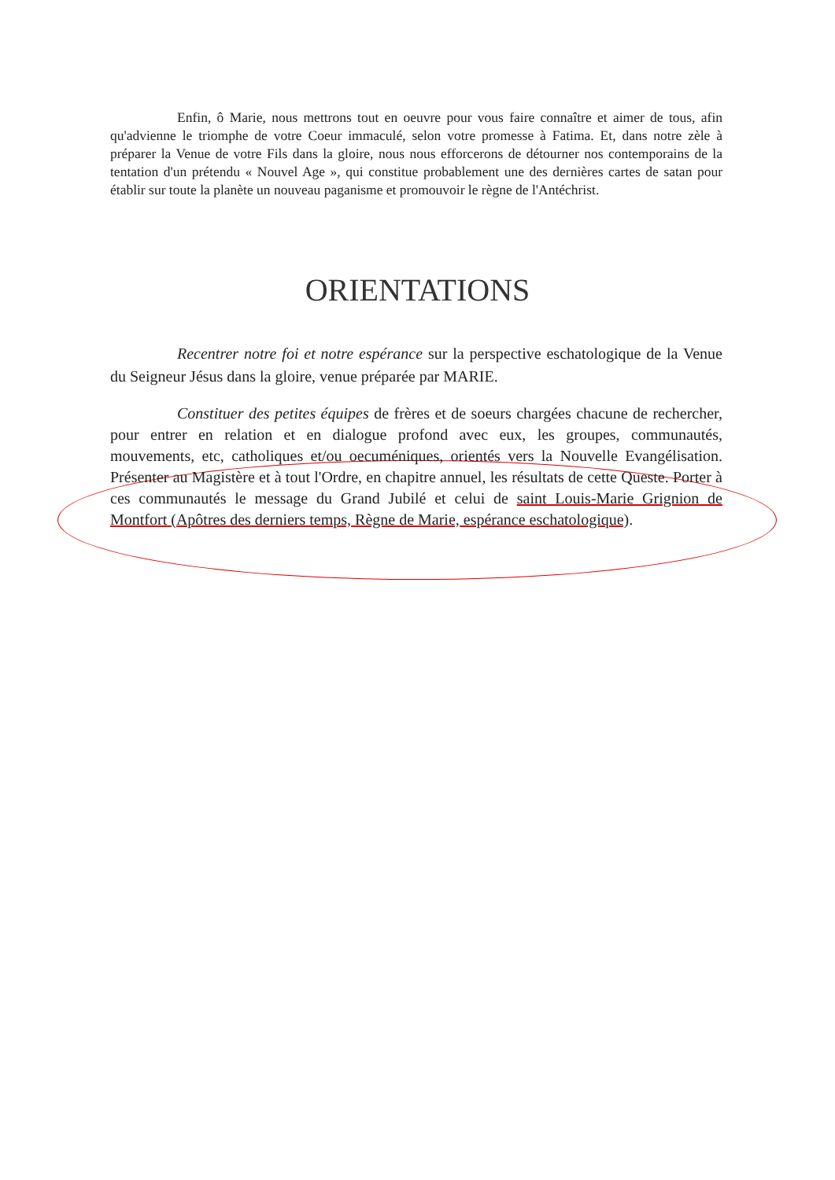Enfin, ô Marie, nous mettrons tout en oeuvre pour vous faire connaître et aimer de tous, afin qu'advienne le triomphe de votre Coeur immaculé, selon votre promesse à Fatima. Et, dans notre zèle à préparer la Venue de votre Fils dans la gloire, nous nous efforcerons de détourner nos contemporains de la tentation d'un prétendu « Nouvel Age », qui constitue probablement une des dernières cartes de satan pour établir sur toute la planète un nouveau paganisme et promouvoir le règne de l'Antéchrist.
ORIENTATIONS
Recentrer notre foi et notre espérance sur la perspective eschatologique de la Venue du Seigneur Jésus dans la gloire, venue préparée par MARIE.
Constituer des petites équipes de frères et de soeurs chargées chacune de rechercher, pour entrer en relation et en dialogue profond avec eux, les groupes, communautés, mouvements, etc, catholiques et/ou oecuméniques, orientés vers la Nouvelle Evangélisation. Présenter au Magistère et à tout l'Ordre, en chapitre annuel, les résultats de cette Queste. Porter à ces communautés le message du Grand Jubilé et celui de saint Louis-Marie Grignion de Montfort (Apôtres des derniers temps, Règne de Marie, espérance eschatologique).